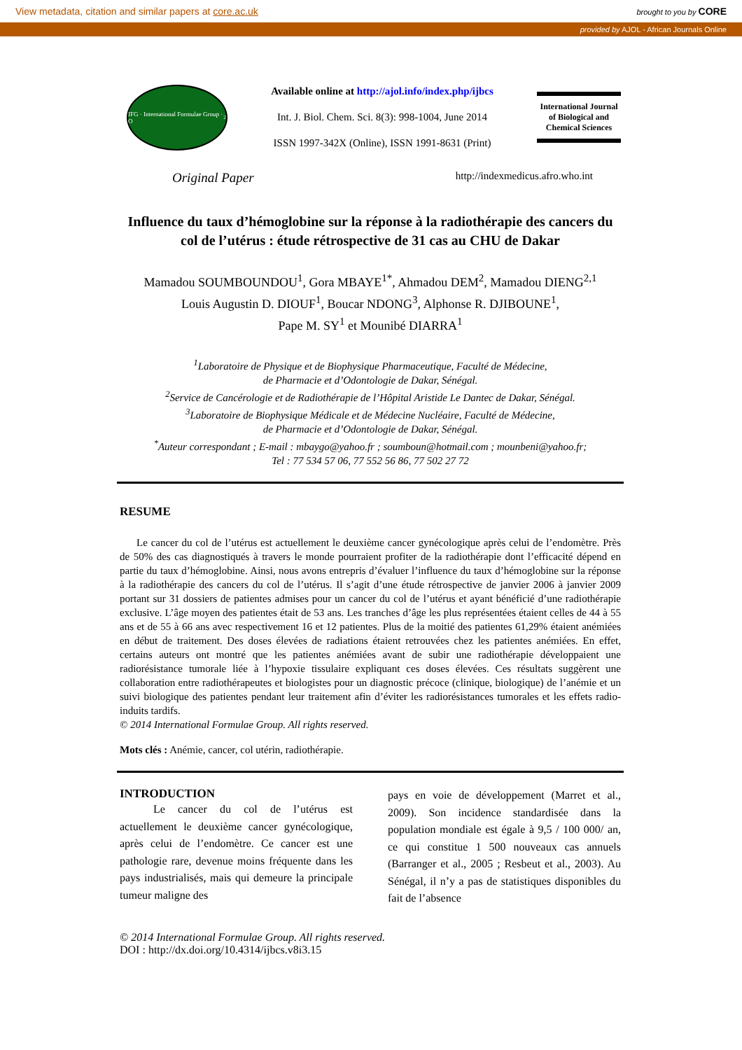View metadata, citation and similar papers at core.ac.uk brought to you by CORE
provided by AJOL - African Journals Online
IFG · International Formulae Group · O<sub>2</sub>
Available online at http://ajol.info/index.php/ijbcs
Int. J. Biol. Chem. Sci. 8(3): 998-1004, June 2014
ISSN 1997-342X (Online), ISSN 1991-8631 (Print)
International Journal of Biological and Chemical Sciences
Original Paper http://indexmedicus.afro.who.int
Influence du taux d’hémoglobine sur la réponse à la radiothérapie des cancers du col de l’utérus : étude rétrospective de 31 cas au CHU de Dakar
Mamadou SOUMBOUNDOU<sup>1</sup>, Gora MBAYE<sup>1*</sup>, Ahmadou DEM<sup>2</sup>, Mamadou DIENG<sup>2,1</sup>
Louis Augustin D. DIOUF<sup>1</sup>, Boucar NDONG<sup>3</sup>, Alphonse R. DJIBOUNE<sup>1</sup>,
Pape M. SY<sup>1</sup> et Mounibé DIARRA<sup>1</sup>
<sup>1</sup> Laboratoire de Physique et de Biophysique Pharmaceutique, Faculté de Médecine,
de Pharmacie et d’Odontologie de Dakar, Sénégal.
<sup>2</sup> Service de Cancérologie et de Radiothérapie de l’Hôpital Aristide Le Dantec de Dakar, Sénégal.
<sup>3</sup> Laboratoire de Biophysique Médicale et de Médecine Nucléaire, Faculté de Médecine,
de Pharmacie et d’Odontologie de Dakar, Sénégal.
<sup>*</sup> Auteur correspondant ; E-mail : mbaygo@yahoo.fr ; soumboun@hotmail.com ; mounbeni@yahoo.fr;
Tel : 77 534 57 06, 77 552 56 86, 77 502 27 72
RESUME
Le cancer du col de l’utérus est actuellement le deuxième cancer gynécologique après celui de l’endomètre. Près de 50% des cas diagnostiqués à travers le monde pourraient profiter de la radiothérapie dont l’efficacité dépend en partie du taux d’hémoglobine. Ainsi, nous avons entrepris d’évaluer l’influence du taux d’hémoglobine sur la réponse à la radiothérapie des cancers du col de l’utérus. Il s’agit d’une étude rétrospective de janvier 2006 à janvier 2009 portant sur 31 dossiers de patientes admises pour un cancer du col de l’utérus et ayant bénéficié d’une radiothérapie exclusive. L’âge moyen des patientes était de 53 ans. Les tranches d’âge les plus représentées étaient celles de 44 à 55 ans et de 55 à 66 ans avec respectivement 16 et 12 patientes. Plus de la moitié des patientes 61,29% étaient anémiées en début de traitement. Des doses élevées de radiations étaient retrouvées chez les patientes anémiées. En effet, certains auteurs ont montré que les patientes anémiées avant de subir une radiothérapie développaient une radiorésistance tumorale liée à l’hypoxie tissulaire expliquant ces doses élevées. Ces résultats suggèrent une collaboration entre radiothérapeutes et biologistes pour un diagnostic précoce (clinique, biologique) de l’anémie et un suivi biologique des patientes pendant leur traitement afin d’éviter les radiorésistances tumorales et les effets radio-induits tardifs.
© 2014 International Formulae Group. All rights reserved.
Mots clés : Anémie, cancer, col utérin, radiothérapie.
INTRODUCTION
Le cancer du col de l’utérus est actuellement le deuxième cancer gynécologique, après celui de l’endomètre. Ce cancer est une pathologie rare, devenue moins fréquente dans les pays industrialisés, mais qui demeure la principale tumeur maligne des
pays en voie de développement (Marret et al., 2009). Son incidence standardisée dans la population mondiale est égale à 9,5 / 100 000/ an, ce qui constitue 1 500 nouveaux cas annuels (Barranger et al., 2005 ; Resbeut et al., 2003). Au Sénégal, il n’y a pas de statistiques disponibles du fait de l’absence
© 2014 International Formulae Group. All rights reserved.
DOI : http://dx.doi.org/10.4314/ijbcs.v8i3.15